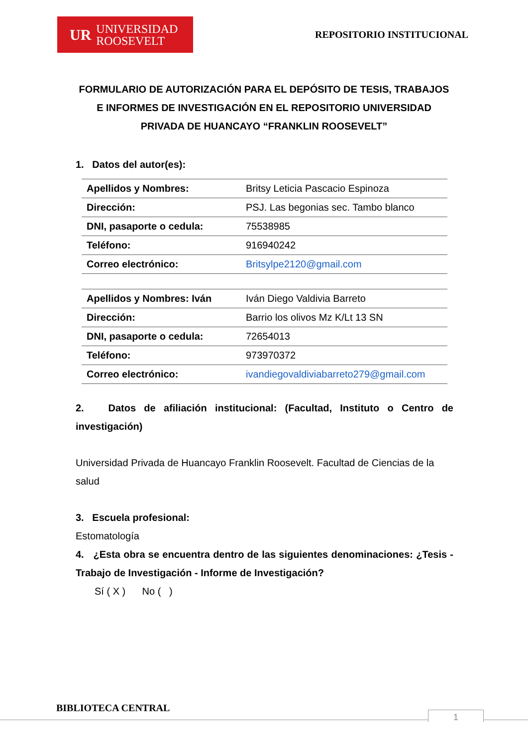UR UNIVERSIDAD
ROOSEVELT
REPOSITORIO INSTITUCIONAL
FORMULARIO DE AUTORIZACIÓN PARA EL DEPÓSITO DE TESIS, TRABAJOS E INFORMES DE INVESTIGACIÓN EN EL REPOSITORIO UNIVERSIDAD PRIVADA DE HUANCAYO “FRANKLIN ROOSEVELT”
1. Datos del autor(es):
| Apellidos y Nombres: | Britsy Leticia Pascacio Espinoza |
| Dirección: | PSJ. Las begonias sec. Tambo blanco |
| DNI, pasaporte o cedula: | 75538985 |
| Teléfono: | 916940242 |
| Correo electrónico: | Britsylpe2120@gmail.com |
| Apellidos y Nombres: Iván | Iván Diego Valdivia Barreto |
| Dirección: | Barrio los olivos Mz K/Lt 13 SN |
| DNI, pasaporte o cedula: | 72654013 |
| Teléfono: | 973970372 |
| Correo electrónico: | ivandiegovaldiviabarreto279@gmail.com |
2. Datos de afiliación institucional: (Facultad, Instituto o Centro de investigación)
Universidad Privada de Huancayo Franklin Roosevelt. Facultad de Ciencias de la salud
3. Escuela profesional:
Estomatología
4. ¿Esta obra se encuentra dentro de las siguientes denominaciones: ¿Tesis - Trabajo de Investigación - Informe de Investigación?
Sí ( X ) No ( )
BIBLIOTECA CENTRAL
1